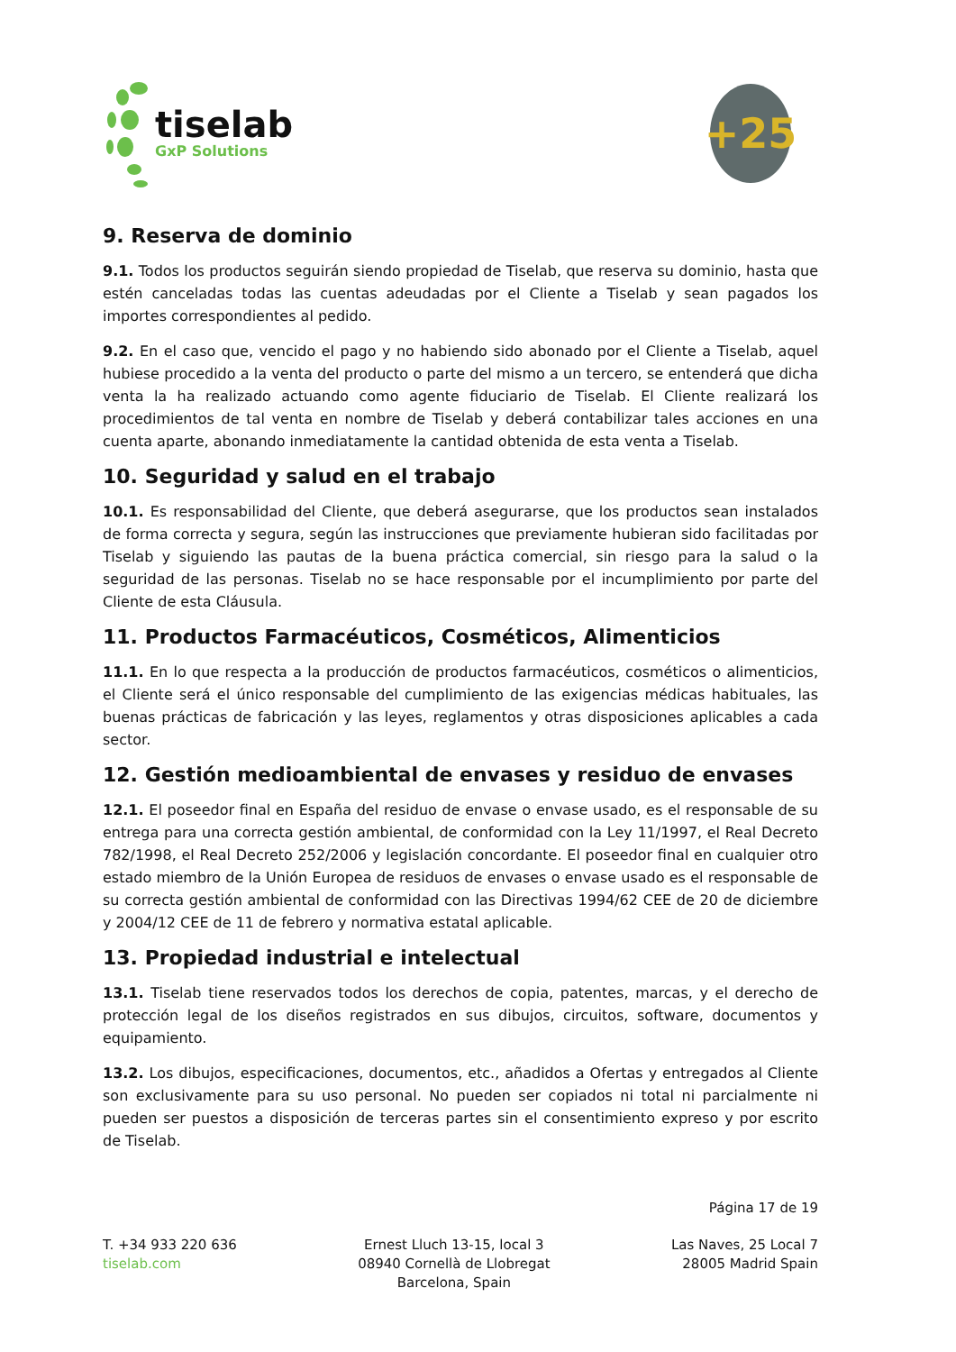tiselab
GxP Solutions
+25
9. Reserva de dominio
9.1. Todos los productos seguirán siendo propiedad de Tiselab, que reserva su dominio, hasta que estén canceladas todas las cuentas adeudadas por el Cliente a Tiselab y sean pagados los importes correspondientes al pedido.
9.2. En el caso que, vencido el pago y no habiendo sido abonado por el Cliente a Tiselab, aquel hubiese procedido a la venta del producto o parte del mismo a un tercero, se entenderá que dicha venta la ha realizado actuando como agente fiduciario de Tiselab. El Cliente realizará los procedimientos de tal venta en nombre de Tiselab y deberá contabilizar tales acciones en una cuenta aparte, abonando inmediatamente la cantidad obtenida de esta venta a Tiselab.
10. Seguridad y salud en el trabajo
10.1. Es responsabilidad del Cliente, que deberá asegurarse, que los productos sean instalados de forma correcta y segura, según las instrucciones que previamente hubieran sido facilitadas por Tiselab y siguiendo las pautas de la buena práctica comercial, sin riesgo para la salud o la seguridad de las personas. Tiselab no se hace responsable por el incumplimiento por parte del Cliente de esta Cláusula.
11. Productos Farmacéuticos, Cosméticos, Alimenticios
11.1. En lo que respecta a la producción de productos farmacéuticos, cosméticos o alimenticios, el Cliente será el único responsable del cumplimiento de las exigencias médicas habituales, las buenas prácticas de fabricación y las leyes, reglamentos y otras disposiciones aplicables a cada sector.
12. Gestión medioambiental de envases y residuo de envases
12.1. El poseedor final en España del residuo de envase o envase usado, es el responsable de su entrega para una correcta gestión ambiental, de conformidad con la Ley 11/1997, el Real Decreto 782/1998, el Real Decreto 252/2006 y legislación concordante. El poseedor final en cualquier otro estado miembro de la Unión Europea de residuos de envases o envase usado es el responsable de su correcta gestión ambiental de conformidad con las Directivas 1994/62 CEE de 20 de diciembre y 2004/12 CEE de 11 de febrero y normativa estatal aplicable.
13. Propiedad industrial e intelectual
13.1. Tiselab tiene reservados todos los derechos de copia, patentes, marcas, y el derecho de protección legal de los diseños registrados en sus dibujos, circuitos, software, documentos y equipamiento.
13.2. Los dibujos, especificaciones, documentos, etc., añadidos a Ofertas y entregados al Cliente son exclusivamente para su uso personal. No pueden ser copiados ni total ni parcialmente ni pueden ser puestos a disposición de terceras partes sin el consentimiento expreso y por escrito de Tiselab.
Página 17 de 19
T. +34 933 220 636
tiselab.com
Ernest Lluch 13-15, local 3
08940 Cornellà de Llobregat
Barcelona, Spain
Las Naves, 25 Local 7
28005 Madrid Spain